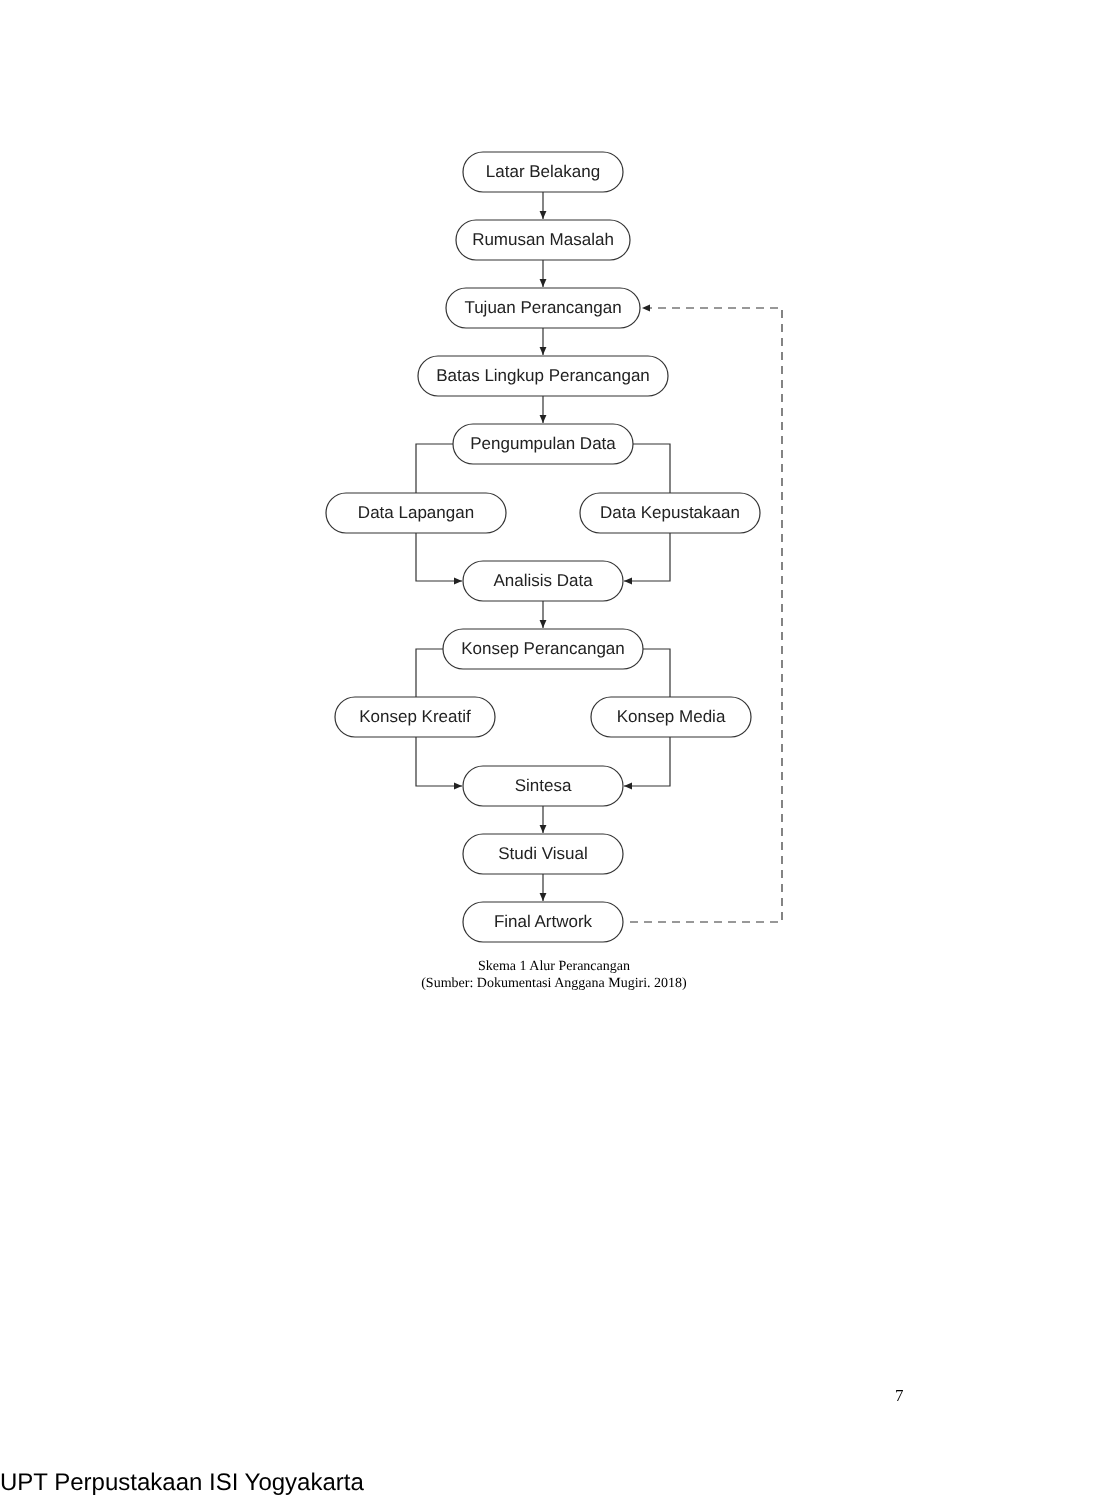Latar Belakang
Rumusan Masalah
Tujuan Perancangan
Batas Lingkup Perancangan
Pengumpulan Data
Data Lapangan
Data Kepustakaan
Analisis Data
Konsep Perancangan
Konsep Kreatif
Konsep Media
Sintesa
Studi Visual
Final Artwork
Skema 1 Alur Perancangan
(Sumber: Dokumentasi Anggana Mugiri. 2018)
7
UPT Perpustakaan ISI Yogyakarta